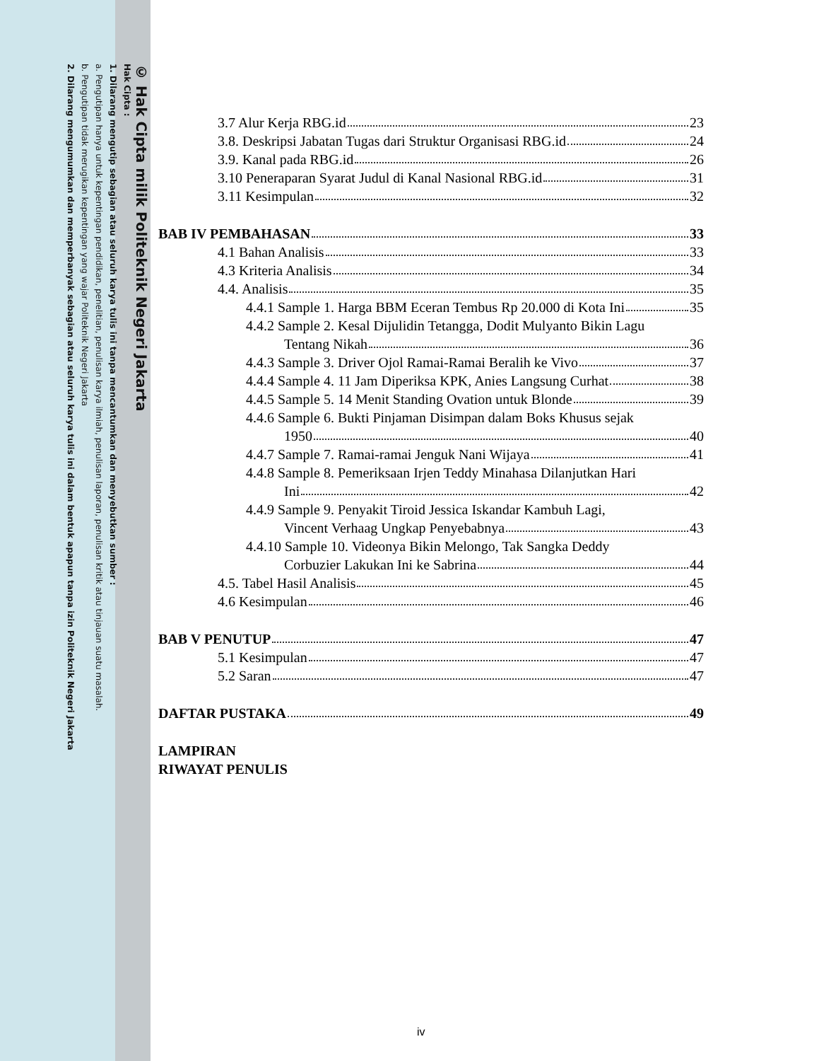© Hak Cipta milik Politeknik Negeri Jakarta
Hak Cipta :
1. Dilarang mengutip sebagian atau seluruh karya tulis ini tanpa mencantumkan dan menyebutkan sumber :
a. Pengutipan hanya untuk kepentingan pendidikan, penelitian, penulisan karya ilmiah, penulisan laporan, penulisan kritik atau tinjauan suatu masalah.
b. Pengutipan tidak merugikan kepentingan yang wajar Politeknik Negeri Jakarta
2. Dilarang mengumumkan dan memperbanyak sebagian atau seluruh karya tulis ini dalam bentuk apapun tanpa izin Politeknik Negeri Jakarta
3.7 Alur Kerja RBG.id 23
3.8. Deskripsi Jabatan Tugas dari Struktur Organisasi RBG.id 24
3.9. Kanal pada RBG.id 26
3.10 Peneraparan Syarat Judul di Kanal Nasional RBG.id 31
3.11 Kesimpulan 32
BAB IV PEMBAHASAN 33
4.1 Bahan Analisis 33
4.3 Kriteria Analisis 34
4.4. Analisis 35
4.4.1 Sample 1. Harga BBM Eceran Tembus Rp 20.000 di Kota Ini 35
4.4.2 Sample 2. Kesal Dijulidin Tetangga, Dodit Mulyanto Bikin Lagu
Tentang Nikah 36
4.4.3 Sample 3. Driver Ojol Ramai-Ramai Beralih ke Vivo 37
4.4.4 Sample 4. 11 Jam Diperiksa KPK, Anies Langsung Curhat 38
4.4.5 Sample 5. 14 Menit Standing Ovation untuk Blonde 39
4.4.6 Sample 6. Bukti Pinjaman Disimpan dalam Boks Khusus sejak
1950 40
4.4.7 Sample 7. Ramai-ramai Jenguk Nani Wijaya 41
4.4.8 Sample 8. Pemeriksaan Irjen Teddy Minahasa Dilanjutkan Hari
Ini 42
4.4.9 Sample 9. Penyakit Tiroid Jessica Iskandar Kambuh Lagi,
Vincent Verhaag Ungkap Penyebabnya 43
4.4.10 Sample 10. Videonya Bikin Melongo, Tak Sangka Deddy
Corbuzier Lakukan Ini ke Sabrina 44
4.5. Tabel Hasil Analisis 45
4.6 Kesimpulan 46
BAB V PENUTUP 47
5.1 Kesimpulan 47
5.2 Saran 47
DAFTAR PUSTAKA 49
LAMPIRAN
RIWAYAT PENULIS
iv